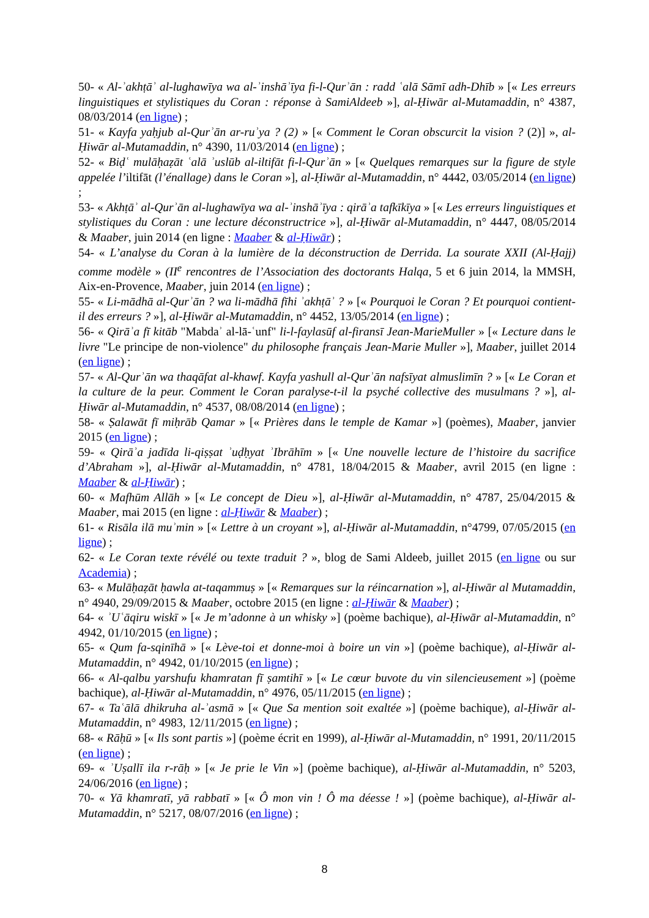50- « Al-ʾakhṭāʾ al-lughawīya wa al-ʾinshāʾīya fi-l-Qurʾān : radd ʿalā Sāmī adh-Dhīb » [« Les erreurs linguistiques et stylistiques du Coran : réponse à SamiAldeeb »], al-Ḥiwār al-Mutamaddin, n° 4387, 08/03/2014 (en ligne) ;
51- « Kayfa yaḥjub al-Qurʾān ar-ruʾya ? (2) » [« Comment le Coran obscurcit la vision ? (2)] », al-Ḥiwār al-Mutamaddin, n° 4390, 11/03/2014 (en ligne) ;
52- « Biḍʿ mulāḥaẓāt ʿalā ʾuslūb al-iltifāt fi-l-Qurʾān » [« Quelques remarques sur la figure de style appelée l’iltifāt (l’énallage) dans le Coran »], al-Ḥiwār al-Mutamaddin, n° 4442, 03/05/2014 (en ligne) ;
53- « Akhṭāʾ al-Qurʾān al-lughawīya wa al-ʾinshāʾīya : qirāʾa tafkīkīya » [« Les erreurs linguistiques et stylistiques du Coran : une lecture déconstructrice »], al-Ḥiwār al-Mutamaddin, n° 4447, 08/05/2014 & Maaber, juin 2014 (en ligne : Maaber & al-Ḥiwār) ;
54- « L’analyse du Coran à la lumière de la déconstruction de Derrida. La sourate XXII (Al-Ḥajj) comme modèle » (II<sup>e</sup> rencontres de l’Association des doctorants Halqa, 5 et 6 juin 2014, la MMSH, Aix-en-Provence, Maaber, juin 2014 (en ligne) ;
55- « Li-mādhā al-Qurʾān ? wa li-mādhā fīhi ʾakhṭāʾ ? » [« Pourquoi le Coran ? Et pourquoi contient-il des erreurs ? »], al-Ḥiwār al-Mutamaddin, n° 4452, 13/05/2014 (en ligne) ;
56- « Qirāʾa fī kitāb "Mabdaʾ al-lā-ʿunf" li-l-faylasūf al-firansī Jean-MarieMuller » [« Lecture dans le livre "Le principe de non-violence" du philosophe français Jean-Marie Muller »], Maaber, juillet 2014 (en ligne) ;
57- « Al-Qurʾān wa thaqāfat al-khawf. Kayfa yashull al-Qurʾān nafsīyat almuslimīn ? » [« Le Coran et la culture de la peur. Comment le Coran paralyse-t-il la psyché collective des musulmans ? »], al-Ḥiwār al-Mutamaddin, n° 4537, 08/08/2014 (en ligne) ;
58- « Ṣalawāt fī miḥrāb Qamar » [« Prières dans le temple de Kamar »] (poèmes), Maaber, janvier 2015 (en ligne) ;
59- « Qirāʾa jadīda li-qiṣṣat ʾuḍḥyat ʾIbrāhīm » [« Une nouvelle lecture de l’histoire du sacrifice d’Abraham »], al-Ḥiwār al-Mutamaddin, n° 4781, 18/04/2015 & Maaber, avril 2015 (en ligne : Maaber & al-Ḥiwār) ;
60- « Mafhūm Allāh » [« Le concept de Dieu »], al-Ḥiwār al-Mutamaddin, n° 4787, 25/04/2015 & Maaber, mai 2015 (en ligne : al-Ḥiwār & Maaber) ;
61- « Risāla ilā muʾmin » [« Lettre à un croyant »], al-Ḥiwār al-Mutamaddin, n°4799, 07/05/2015 (en ligne) ;
62- « Le Coran texte révélé ou texte traduit ? », blog de Sami Aldeeb, juillet 2015 (en ligne ou sur Academia) ;
63- « Mulāḥaẓāt ḥawla at-taqammuṣ » [« Remarques sur la réincarnation »], al-Ḥiwār al Mutamaddin, n° 4940, 29/09/2015 & Maaber, octobre 2015 (en ligne : al-Ḥiwār & Maaber) ;
64- « ʾUʿāqiru wiskī » [« Je m’adonne à un whisky »] (poème bachique), al-Ḥiwār al-Mutamaddin, n° 4942, 01/10/2015 (en ligne) ;
65- « Qum fa-sqinīhā » [« Lève-toi et donne-moi à boire un vin »] (poème bachique), al-Ḥiwār al-Mutamaddin, n° 4942, 01/10/2015 (en ligne) ;
66- « Al-qalbu yarshufu khamratan fī ṣamtihī » [« Le cœur buvote du vin silencieusement »] (poème bachique), al-Ḥiwār al-Mutamaddin, n° 4976, 05/11/2015 (en ligne) ;
67- « Taʿālā dhikruha al-ʾasmā » [« Que Sa mention soit exaltée »] (poème bachique), al-Ḥiwār al-Mutamaddin, n° 4983, 12/11/2015 (en ligne) ;
68- « Rāḥū » [« Ils sont partis »] (poème écrit en 1999), al-Ḥiwār al-Mutamaddin, n° 1991, 20/11/2015 (en ligne) ;
69- « ʾUṣallī ila r-rāḥ » [« Je prie le Vin »] (poème bachique), al-Ḥiwār al-Mutamaddin, n° 5203, 24/06/2016 (en ligne) ;
70- « Yā khamratī, yā rabbatī » [« Ô mon vin ! Ô ma déesse ! »] (poème bachique), al-Ḥiwār al-Mutamaddin, n° 5217, 08/07/2016 (en ligne) ;
8